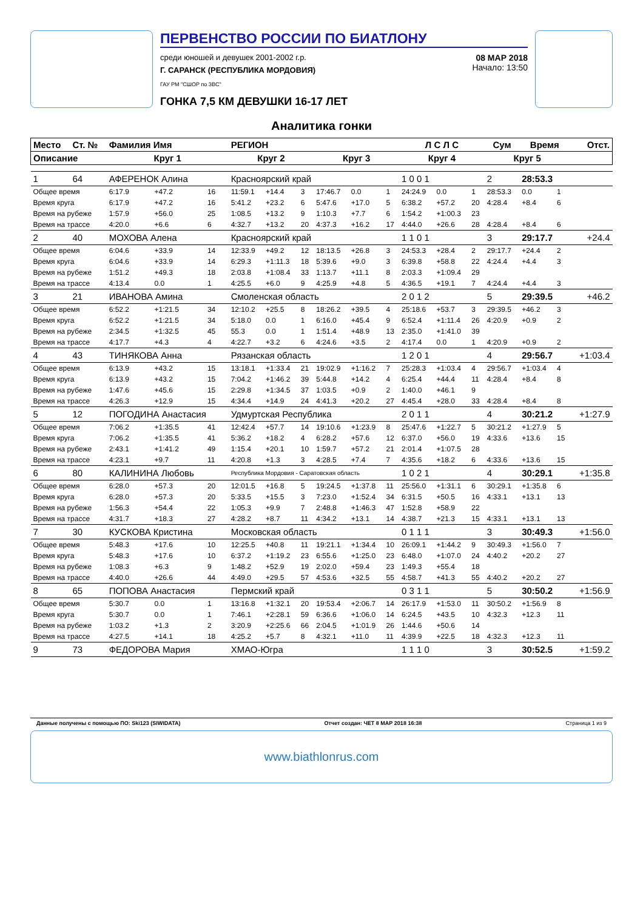ПЕРВЕНСТВО РОССИИ ПО БИАТЛОНУ
среди юношей и девушек 2001-2002 г.р.
Г. САРАНСК (РЕСПУБЛИКА МОРДОВИЯ)
ГАУ РМ "СШОР по ЗВС"
08 МАР 2018
Начало: 13:50
ГОНКА 7,5 КМ ДЕВУШКИ 16-17 ЛЕТ
Аналитика гонки
| Место | Ст. № | Фамилия Имя | | | РЕГИОН | | | | | | Л С Л С | | | Сум | Время | | Отст. |
| --- | --- | --- | --- | --- | --- | --- | --- | --- | --- | --- | --- | --- | --- | --- | --- | --- | --- |
| Описание | | Круг 1 | | | Круг 2 | | | Круг 3 | | | Круг 4 | | | Круг 5 | | | |
| 1 | 64 | АФЕРЕНОК Алина | | | Красноярский край | | | | | | 1 0 0 1 | | | 2 | 28:53.3 | | |
| Общее время | | 6:17.9 | +47.2 | 16 | 11:59.1 | +14.4 | 3 | 17:46.7 | 0.0 | 1 | 24:24.9 | 0.0 | 1 | 28:53.3 | 0.0 | 1 | |
| Время круга | | 6:17.9 | +47.2 | 16 | 5:41.2 | +23.2 | 6 | 5:47.6 | +17.0 | 5 | 6:38.2 | +57.2 | 20 | 4:28.4 | +8.4 | 6 | |
| Время на рубеже | | 1:57.9 | +56.0 | 25 | 1:08.5 | +13.2 | 9 | 1:10.3 | +7.7 | 6 | 1:54.2 | +1:00.3 | 23 | | | | |
| Время на трассе | | 4:20.0 | +6.6 | 6 | 4:32.7 | +13.2 | 20 | 4:37.3 | +16.2 | 17 | 4:44.0 | +26.6 | 28 | 4:28.4 | +8.4 | 6 | |
| 2 | 40 | МОХОВА Алена | | | Красноярский край | | | | | | 1 1 0 1 | | | 3 | 29:17.7 | | +24.4 |
| Общее время | | 6:04.6 | +33.9 | 14 | 12:33.9 | +49.2 | 12 | 18:13.5 | +26.8 | 3 | 24:53.3 | +28.4 | 2 | 29:17.7 | +24.4 | 2 | |
| Время круга | | 6:04.6 | +33.9 | 14 | 6:29.3 | +1:11.3 | 18 | 5:39.6 | +9.0 | 3 | 6:39.8 | +58.8 | 22 | 4:24.4 | +4.4 | 3 | |
| Время на рубеже | | 1:51.2 | +49.3 | 18 | 2:03.8 | +1:08.4 | 33 | 1:13.7 | +11.1 | 8 | 2:03.3 | +1:09.4 | 29 | | | | |
| Время на трассе | | 4:13.4 | 0.0 | 1 | 4:25.5 | +6.0 | 9 | 4:25.9 | +4.8 | 5 | 4:36.5 | +19.1 | 7 | 4:24.4 | +4.4 | 3 | |
| 3 | 21 | ИВАНОВА Амина | | | Смоленская область | | | | | | 2 0 1 2 | | | 5 | 29:39.5 | | +46.2 |
| Общее время | | 6:52.2 | +1:21.5 | 34 | 12:10.2 | +25.5 | 8 | 18:26.2 | +39.5 | 4 | 25:18.6 | +53.7 | 3 | 29:39.5 | +46.2 | 3 | |
| Время круга | | 6:52.2 | +1:21.5 | 34 | 5:18.0 | 0.0 | 1 | 6:16.0 | +45.4 | 9 | 6:52.4 | +1:11.4 | 26 | 4:20.9 | +0.9 | 2 | |
| Время на рубеже | | 2:34.5 | +1:32.5 | 45 | 55.3 | 0.0 | 1 | 1:51.4 | +48.9 | 13 | 2:35.0 | +1:41.0 | 39 | | | | |
| Время на трассе | | 4:17.7 | +4.3 | 4 | 4:22.7 | +3.2 | 6 | 4:24.6 | +3.5 | 2 | 4:17.4 | 0.0 | 1 | 4:20.9 | +0.9 | 2 | |
| 4 | 43 | ТИНЯКОВА Анна | | | Рязанская область | | | | | | 1 2 0 1 | | | 4 | 29:56.7 | | +1:03.4 |
| Общее время | | 6:13.9 | +43.2 | 15 | 13:18.1 | +1:33.4 | 21 | 19:02.9 | +1:16.2 | 7 | 25:28.3 | +1:03.4 | 4 | 29:56.7 | +1:03.4 | 4 | |
| Время круга | | 6:13.9 | +43.2 | 15 | 7:04.2 | +1:46.2 | 39 | 5:44.8 | +14.2 | 4 | 6:25.4 | +44.4 | 11 | 4:28.4 | +8.4 | 8 | |
| Время на рубеже | | 1:47.6 | +45.6 | 15 | 2:29.8 | +1:34.5 | 37 | 1:03.5 | +0.9 | 2 | 1:40.0 | +46.1 | 9 | | | | |
| Время на трассе | | 4:26.3 | +12.9 | 15 | 4:34.4 | +14.9 | 24 | 4:41.3 | +20.2 | 27 | 4:45.4 | +28.0 | 33 | 4:28.4 | +8.4 | 8 | |
| 5 | 12 | ПОГОДИНА Анастасия | | | Удмуртская Республика | | | | | | 2 0 1 1 | | | 4 | 30:21.2 | | +1:27.9 |
| Общее время | | 7:06.2 | +1:35.5 | 41 | 12:42.4 | +57.7 | 14 | 19:10.6 | +1:23.9 | 8 | 25:47.6 | +1:22.7 | 5 | 30:21.2 | +1:27.9 | 5 | |
| Время круга | | 7:06.2 | +1:35.5 | 41 | 5:36.2 | +18.2 | 4 | 6:28.2 | +57.6 | 12 | 6:37.0 | +56.0 | 19 | 4:33.6 | +13.6 | 15 | |
| Время на рубеже | | 2:43.1 | +1:41.2 | 49 | 1:15.4 | +20.1 | 10 | 1:59.7 | +57.2 | 21 | 2:01.4 | +1:07.5 | 28 | | | | |
| Время на трассе | | 4:23.1 | +9.7 | 11 | 4:20.8 | +1.3 | 3 | 4:28.5 | +7.4 | 7 | 4:35.6 | +18.2 | 6 | 4:33.6 | +13.6 | 15 | |
| 6 | 80 | КАЛИНИНА Любовь | | | Республика Мордовия - Саратовская область | | | | | | 1 0 2 1 | | | 4 | 30:29.1 | | +1:35.8 |
| Общее время | | 6:28.0 | +57.3 | 20 | 12:01.5 | +16.8 | 5 | 19:24.5 | +1:37.8 | 11 | 25:56.0 | +1:31.1 | 6 | 30:29.1 | +1:35.8 | 6 | |
| Время круга | | 6:28.0 | +57.3 | 20 | 5:33.5 | +15.5 | 3 | 7:23.0 | +1:52.4 | 34 | 6:31.5 | +50.5 | 16 | 4:33.1 | +13.1 | 13 | |
| Время на рубеже | | 1:56.3 | +54.4 | 22 | 1:05.3 | +9.9 | 7 | 2:48.8 | +1:46.3 | 47 | 1:52.8 | +58.9 | 22 | | | | |
| Время на трассе | | 4:31.7 | +18.3 | 27 | 4:28.2 | +8.7 | 11 | 4:34.2 | +13.1 | 14 | 4:38.7 | +21.3 | 15 | 4:33.1 | +13.1 | 13 | |
| 7 | 30 | КУСКОВА Кристина | | | Московская область | | | | | | 0 1 1 1 | | | 3 | 30:49.3 | | +1:56.0 |
| Общее время | | 5:48.3 | +17.6 | 10 | 12:25.5 | +40.8 | 11 | 19:21.1 | +1:34.4 | 10 | 26:09.1 | +1:44.2 | 9 | 30:49.3 | +1:56.0 | 7 | |
| Время круга | | 5:48.3 | +17.6 | 10 | 6:37.2 | +1:19.2 | 23 | 6:55.6 | +1:25.0 | 23 | 6:48.0 | +1:07.0 | 24 | 4:40.2 | +20.2 | 27 | |
| Время на рубеже | | 1:08.3 | +6.3 | 9 | 1:48.2 | +52.9 | 19 | 2:02.0 | +59.4 | 23 | 1:49.3 | +55.4 | 18 | | | | |
| Время на трассе | | 4:40.0 | +26.6 | 44 | 4:49.0 | +29.5 | 57 | 4:53.6 | +32.5 | 55 | 4:58.7 | +41.3 | 55 | 4:40.2 | +20.2 | 27 | |
| 8 | 65 | ПОПОВА Анастасия | | | Пермский край | | | | | | 0 3 1 1 | | | 5 | 30:50.2 | | +1:56.9 |
| Общее время | | 5:30.7 | 0.0 | 1 | 13:16.8 | +1:32.1 | 20 | 19:53.4 | +2:06.7 | 14 | 26:17.9 | +1:53.0 | 11 | 30:50.2 | +1:56.9 | 8 | |
| Время круга | | 5:30.7 | 0.0 | 1 | 7:46.1 | +2:28.1 | 59 | 6:36.6 | +1:06.0 | 14 | 6:24.5 | +43.5 | 10 | 4:32.3 | +12.3 | 11 | |
| Время на рубеже | | 1:03.2 | +1.3 | 2 | 3:20.9 | +2:25.6 | 66 | 2:04.5 | +1:01.9 | 26 | 1:44.6 | +50.6 | 14 | | | | |
| Время на трассе | | 4:27.5 | +14.1 | 18 | 4:25.2 | +5.7 | 8 | 4:32.1 | +11.0 | 11 | 4:39.9 | +22.5 | 18 | 4:32.3 | +12.3 | 11 | |
| 9 | 73 | ФЕДОРОВА Мария | | | ХМАО-Югра | | | | | | 1 1 1 0 | | | 3 | 30:52.5 | | +1:59.2 |
Данные получены с помощью ПО: Ski123 (SIWIDATA) Отчет создан: ЧЕТ 8 МАР 2018 16:38 Страница 1 из 9
www.biathlonrus.com